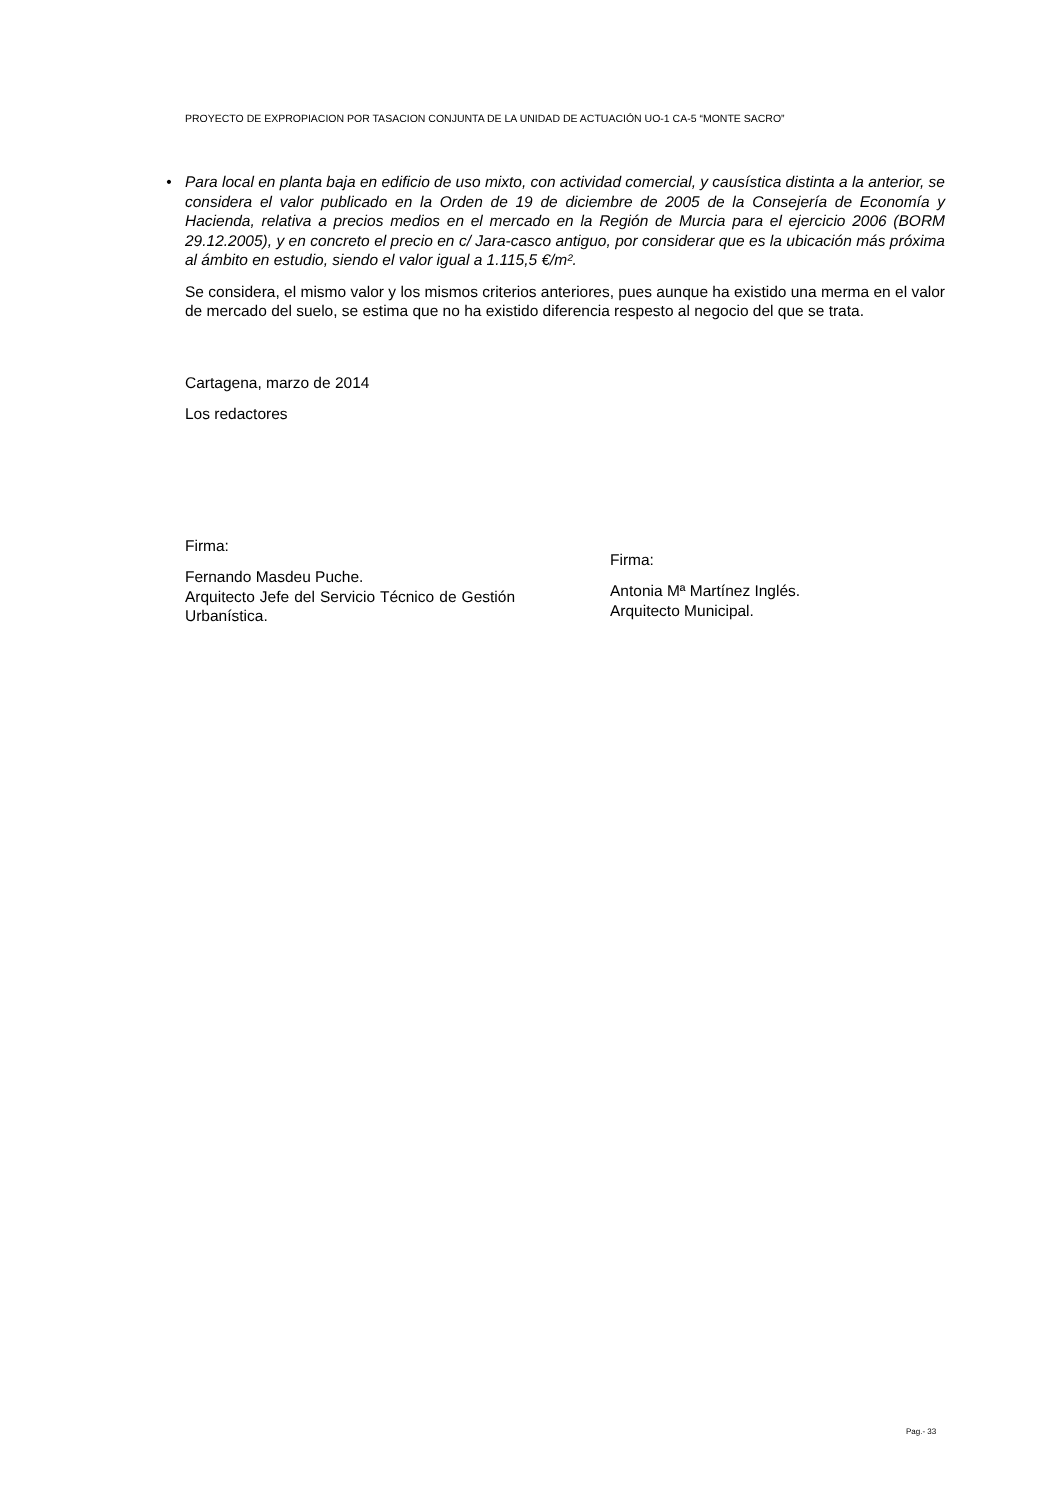PROYECTO DE EXPROPIACION POR TASACION CONJUNTA DE LA UNIDAD DE ACTUACIÓN UO-1 CA-5 “MONTE SACRO”
• Para local en planta baja en edificio de uso mixto, con actividad comercial, y causística distinta a la anterior, se considera el valor publicado en la Orden de 19 de diciembre de 2005 de la Consejería de Economía y Hacienda, relativa a precios medios en el mercado en la Región de Murcia para el ejercicio 2006 (BORM 29.12.2005), y en concreto el precio en c/ Jara-casco antiguo, por considerar que es la ubicación más próxima al ámbito en estudio, siendo el valor igual a 1.115,5 €/m².
Se considera, el mismo valor y los mismos criterios anteriores, pues aunque ha existido una merma en el valor de mercado del suelo, se estima que no ha existido diferencia respesto al negocio del que se trata.
Cartagena, marzo de 2014
Los redactores
Firma:
Fernando Masdeu Puche.
Arquitecto Jefe del Servicio Técnico de Gestión Urbanística.
Firma:
Antonia Mª Martínez Inglés.
Arquitecto Municipal.
Pag.- 33